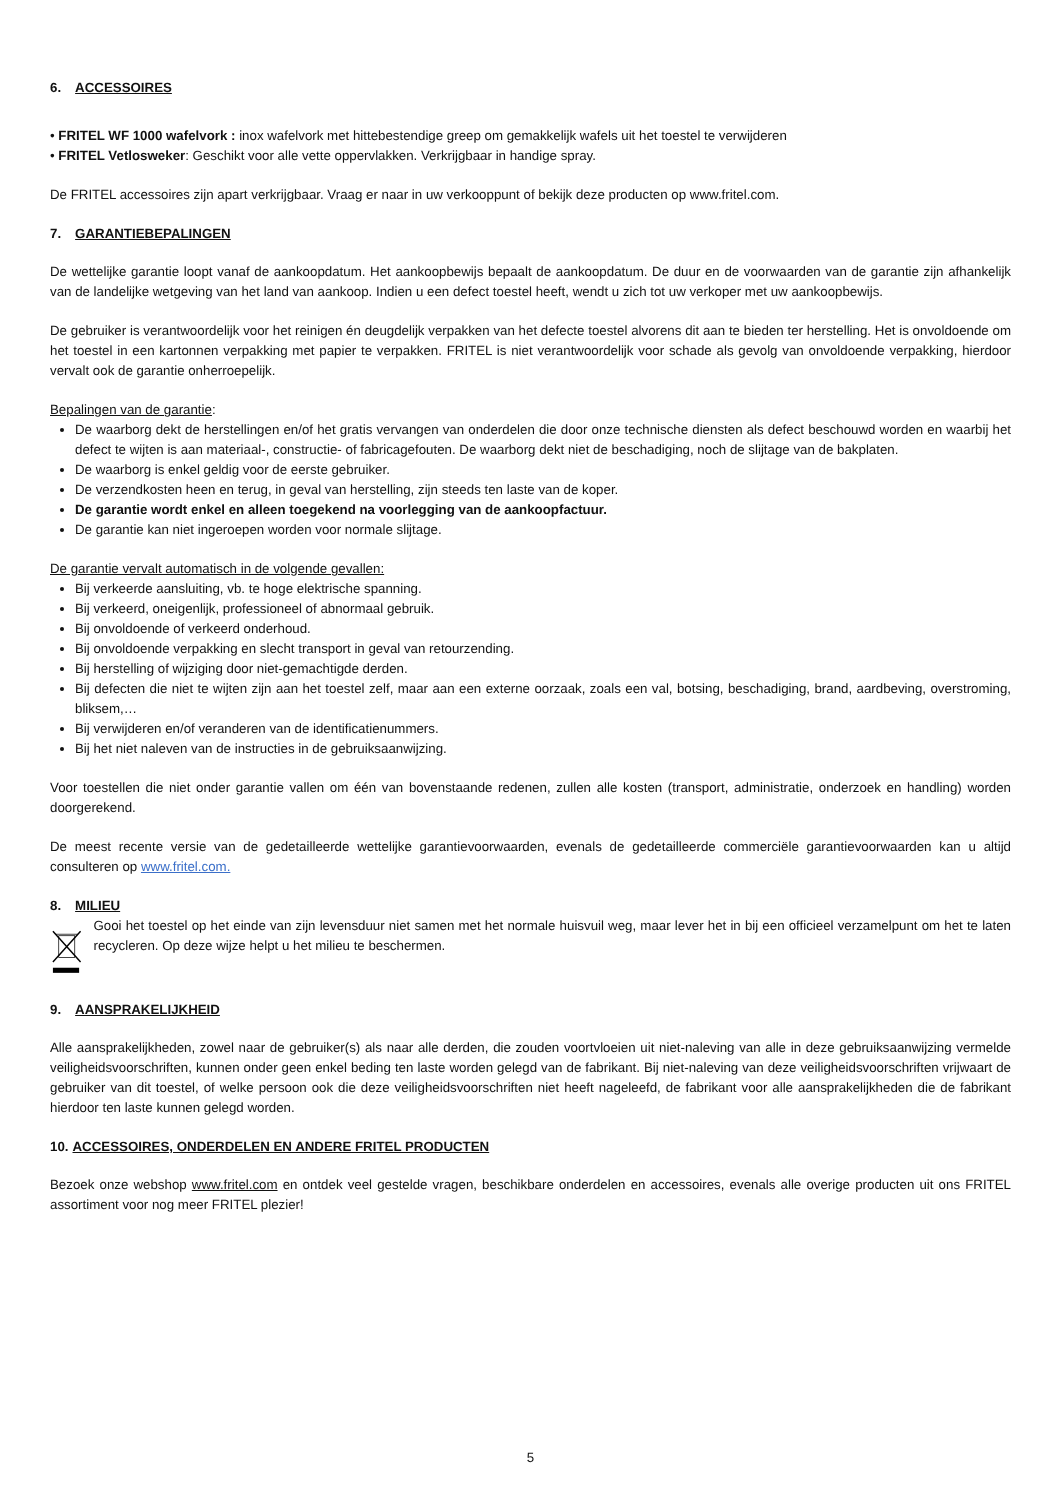6. ACCESSOIRES
• FRITEL WF 1000 wafelvork : inox wafelvork met hittebestendige greep om gemakkelijk wafels uit het toestel te verwijderen
• FRITEL Vetlosweker: Geschikt voor alle vette oppervlakken. Verkrijgbaar in handige spray.
De FRITEL accessoires zijn apart verkrijgbaar. Vraag er naar in uw verkooppunt of bekijk deze producten op www.fritel.com.
7. GARANTIEBEPALINGEN
De wettelijke garantie loopt vanaf de aankoopdatum. Het aankoopbewijs bepaalt de aankoopdatum. De duur en de voorwaarden van de garantie zijn afhankelijk van de landelijke wetgeving van het land van aankoop. Indien u een defect toestel heeft, wendt u zich tot uw verkoper met uw aankoopbewijs.
De gebruiker is verantwoordelijk voor het reinigen én deugdelijk verpakken van het defecte toestel alvorens dit aan te bieden ter herstelling. Het is onvoldoende om het toestel in een kartonnen verpakking met papier te verpakken. FRITEL is niet verantwoordelijk voor schade als gevolg van onvoldoende verpakking, hierdoor vervalt ook de garantie onherroepelijk.
Bepalingen van de garantie:
De waarborg dekt de herstellingen en/of het gratis vervangen van onderdelen die door onze technische diensten als defect beschouwd worden en waarbij het defect te wijten is aan materiaal-, constructie- of fabricagefouten. De waarborg dekt niet de beschadiging, noch de slijtage van de bakplaten.
De waarborg is enkel geldig voor de eerste gebruiker.
De verzendkosten heen en terug, in geval van herstelling, zijn steeds ten laste van de koper.
De garantie wordt enkel en alleen toegekend na voorlegging van de aankoopfactuur.
De garantie kan niet ingeroepen worden voor normale slijtage.
De garantie vervalt automatisch in de volgende gevallen:
Bij verkeerde aansluiting, vb. te hoge elektrische spanning.
Bij verkeerd, oneigenlijk, professioneel of abnormaal gebruik.
Bij onvoldoende of verkeerd onderhoud.
Bij onvoldoende verpakking en slecht transport in geval van retourzending.
Bij herstelling of wijziging door niet-gemachtigde derden.
Bij defecten die niet te wijten zijn aan het toestel zelf, maar aan een externe oorzaak, zoals een val, botsing, beschadiging, brand, aardbeving, overstroming, bliksem,…
Bij verwijderen en/of veranderen van de identificatienummers.
Bij het niet naleven van de instructies in de gebruiksaanwijzing.
Voor toestellen die niet onder garantie vallen om één van bovenstaande redenen, zullen alle kosten (transport, administratie, onderzoek en handling) worden doorgerekend.
De meest recente versie van de gedetailleerde wettelijke garantievoorwaarden, evenals de gedetailleerde commerciële garantievoorwaarden kan u altijd consulteren op www.fritel.com.
8. MILIEU
Gooi het toestel op het einde van zijn levensduur niet samen met het normale huisvuil weg, maar lever het in bij een officieel verzamelpunt om het te laten recycleren. Op deze wijze helpt u het milieu te beschermen.
9. AANSPRAKELIJKHEID
Alle aansprakelijkheden, zowel naar de gebruiker(s) als naar alle derden, die zouden voortvloeien uit niet-naleving van alle in deze gebruiksaanwijzing vermelde veiligheidsvoorschriften, kunnen onder geen enkel beding ten laste worden gelegd van de fabrikant. Bij niet-naleving van deze veiligheidsvoorschriften vrijwaart de gebruiker van dit toestel, of welke persoon ook die deze veiligheidsvoorschriften niet heeft nageleefd, de fabrikant voor alle aansprakelijkheden die de fabrikant hierdoor ten laste kunnen gelegd worden.
10. ACCESSOIRES, ONDERDELEN EN ANDERE FRITEL PRODUCTEN
Bezoek onze webshop www.fritel.com en ontdek veel gestelde vragen, beschikbare onderdelen en accessoires, evenals alle overige producten uit ons FRITEL assortiment voor nog meer FRITEL plezier!
5